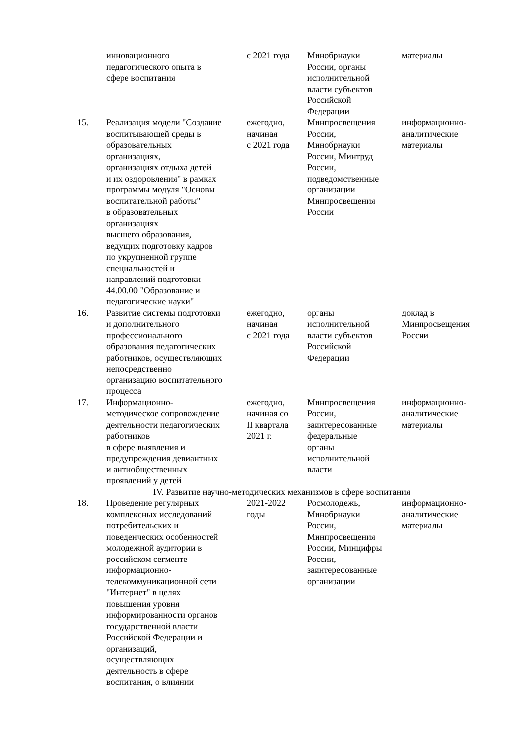| | инновационного педагогического опыта в сфере воспитания | с 2021 года | Минобрнауки России, органы исполнительной власти субъектов Российской Федерации | материалы |
| 15. | Реализация модели "Создание воспитывающей среды в образовательных организациях, организациях отдыха детей и их оздоровления" в рамках программы модуля "Основы воспитательной работы" в образовательных организациях высшего образования, ведущих подготовку кадров по укрупненной группе специальностей и направлений подготовки 44.00.00 "Образование и педагогические науки" | ежегодно, начиная с 2021 года | Минпросвещения России, Минобрнауки России, Минтруд России, подведомственные организации Минпросвещения России | информационно- аналитические материалы |
| 16. | Развитие системы подготовки и дополнительного профессионального образования педагогических работников, осуществляющих непосредственно организацию воспитательного процесса | ежегодно, начиная с 2021 года | органы исполнительной власти субъектов Российской Федерации | доклад в Минпросвещения России |
| 17. | Информационно- методическое сопровождение деятельности педагогических работников в сфере выявления и предупреждения девиантных и антиобщественных проявлений у детей | ежегодно, начиная со II квартала 2021 г. | Минпросвещения России, заинтересованные федеральные органы исполнительной власти | информационно- аналитические материалы |
| IV. Развитие научно-методических механизмов в сфере воспитания | | | | |
| 18. | Проведение регулярных комплексных исследований потребительских и поведенческих особенностей молодежной аудитории в российском сегменте информационно- телекоммуникационной сети "Интернет" в целях повышения уровня информированности органов государственной власти Российской Федерации и организаций, осуществляющих деятельность в сфере воспитания, о влиянии | 2021-2022 годы | Росмолодежь, Минобрнауки России, Минпросвещения России, Минцифры России, заинтересованные организации | информационно- аналитические материалы |